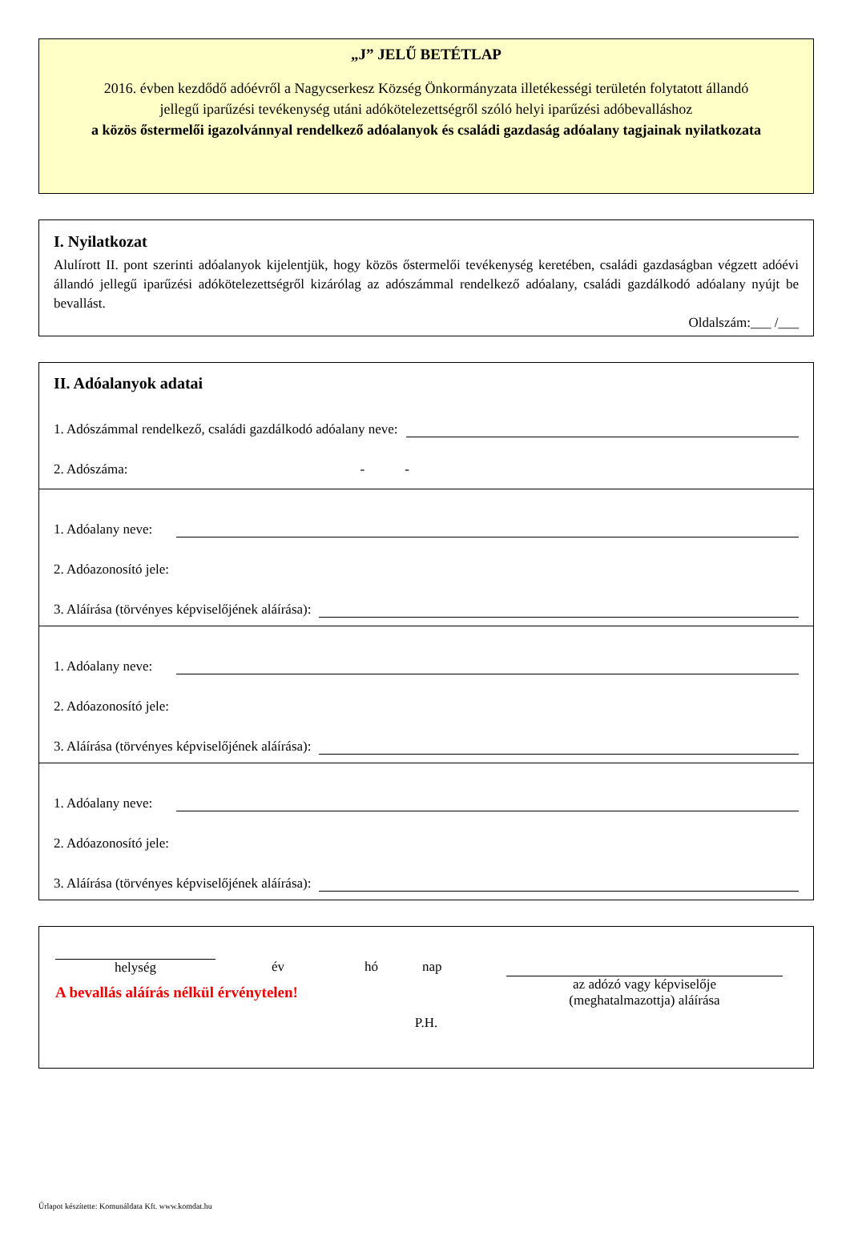„J” JELŰ BETÉTLAP
2016. évben kezdődő adóévről a Nagycserkesz Község Önkormányzata illetékességi területén folytatott állandó jellegű iparűzési tevékenység utáni adókötelezettségről szóló helyi iparűzési adóbevalláshoz
a közös őstermelői igazolvánnyal rendelkező adóalanyok és családi gazdaság adóalany tagjainak nyilatkozata
I. Nyilatkozat
Alulírott II. pont szerinti adóalanyok kijelentjük, hogy közös őstermelői tevékenység keretében, családi gazdaságban végzett adóévi állandó jellegű iparűzési adókötelezettségről kizárólag az adószámmal rendelkező adóalany, családi gazdálkodó adóalany nyújt be bevallást.
Oldalszám:___ /___
II. Adóalanyok adatai
1. Adószámmal rendelkező, családi gazdálkodó adóalany neve:
2. Adószáma: - -
1. Adóalany neve:
2. Adóazonosító jele:
3. Aláírása (törvényes képviselőjének aláírása):
1. Adóalany neve:
2. Adóazonosító jele:
3. Aláírása (törvényes képviselőjének aláírása):
1. Adóalany neve:
2. Adóazonosító jele:
3. Aláírása (törvényes képviselőjének aláírása):
helység év hó nap
A bevallás aláírás nélkül érvénytelen!
az adózó vagy képviselője
(meghatalmazottja) aláírása
P.H.
Űrlapot készítette: Komunáldata Kft. www.komdat.hu